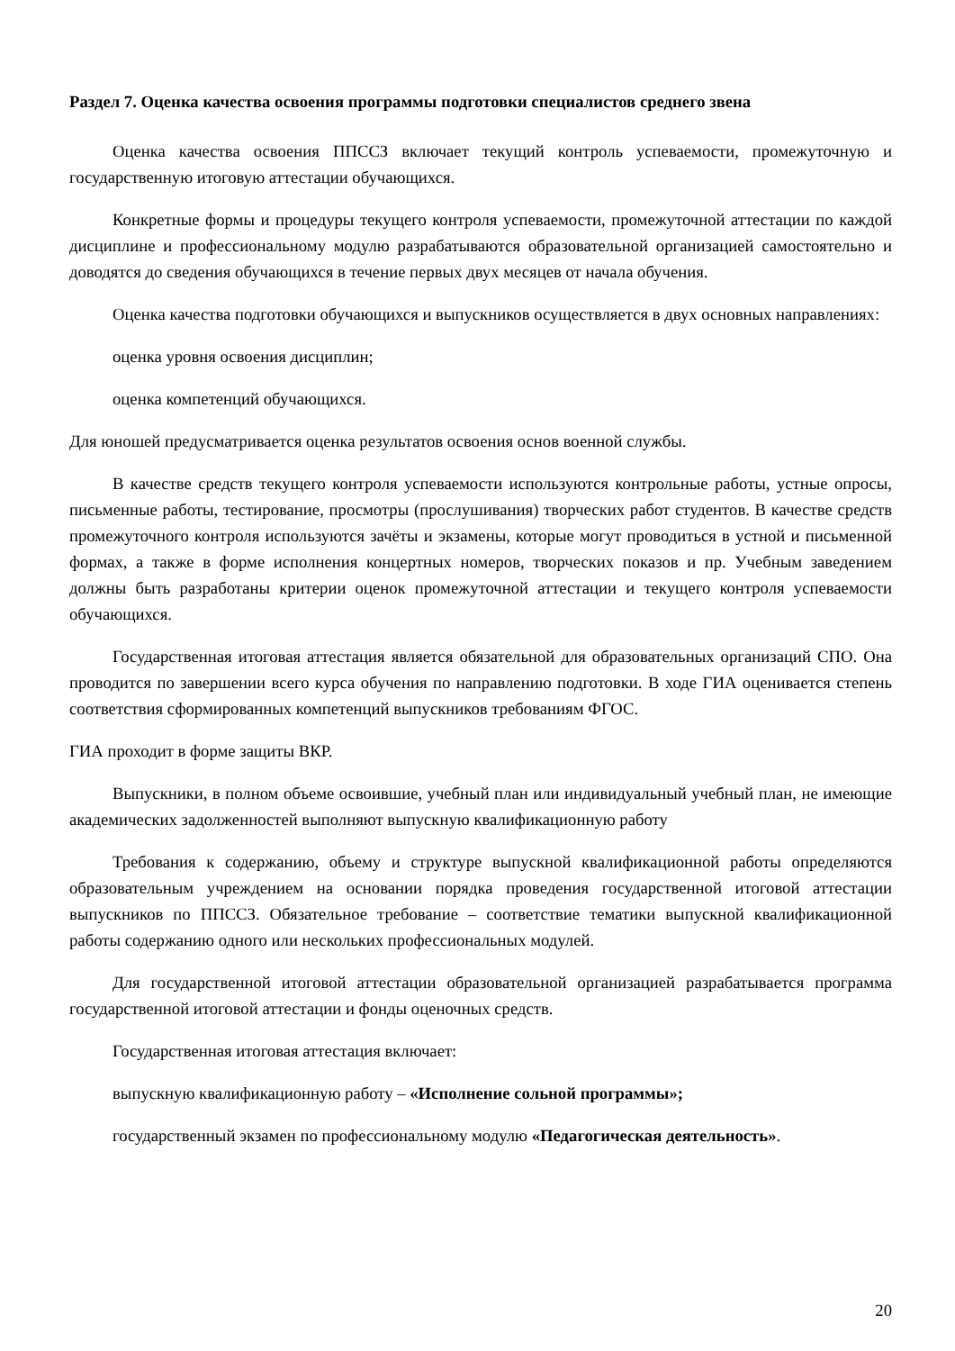Раздел 7. Оценка качества освоения программы подготовки специалистов среднего звена
Оценка качества освоения ППССЗ включает текущий контроль успеваемости, промежуточную и государственную итоговую аттестации обучающихся.
Конкретные формы и процедуры текущего контроля успеваемости, промежуточной аттестации по каждой дисциплине и профессиональному модулю разрабатываются образовательной организацией самостоятельно и доводятся до сведения обучающихся в течение первых двух месяцев от начала обучения.
Оценка качества подготовки обучающихся и выпускников осуществляется в двух основных направлениях:
оценка уровня освоения дисциплин;
оценка компетенций обучающихся.
Для юношей предусматривается оценка результатов освоения основ военной службы.
В качестве средств текущего контроля успеваемости используются контрольные работы, устные опросы, письменные работы, тестирование, просмотры (прослушивания) творческих работ студентов. В качестве средств промежуточного контроля используются зачёты и экзамены, которые могут проводиться в устной и письменной формах, а также в форме исполнения концертных номеров, творческих показов и пр. Учебным заведением должны быть разработаны критерии оценок промежуточной аттестации и текущего контроля успеваемости обучающихся.
Государственная итоговая аттестация является обязательной для образовательных организаций СПО. Она проводится по завершении всего курса обучения по направлению подготовки. В ходе ГИА оценивается степень соответствия сформированных компетенций выпускников требованиям ФГОС.
ГИА проходит в форме защиты ВКР.
Выпускники, в полном объеме освоившие, учебный план или индивидуальный учебный план, не имеющие академических задолженностей выполняют выпускную квалификационную работу
Требования к содержанию, объему и структуре выпускной квалификационной работы определяются образовательным учреждением на основании порядка проведения государственной итоговой аттестации выпускников по ППССЗ. Обязательное требование – соответствие тематики выпускной квалификационной работы содержанию одного или нескольких профессиональных модулей.
Для государственной итоговой аттестации образовательной организацией разрабатывается программа государственной итоговой аттестации и фонды оценочных средств.
Государственная итоговая аттестация включает:
выпускную квалификационную работу – «Исполнение сольной программы»;
государственный экзамен по профессиональному модулю «Педагогическая деятельность».
20